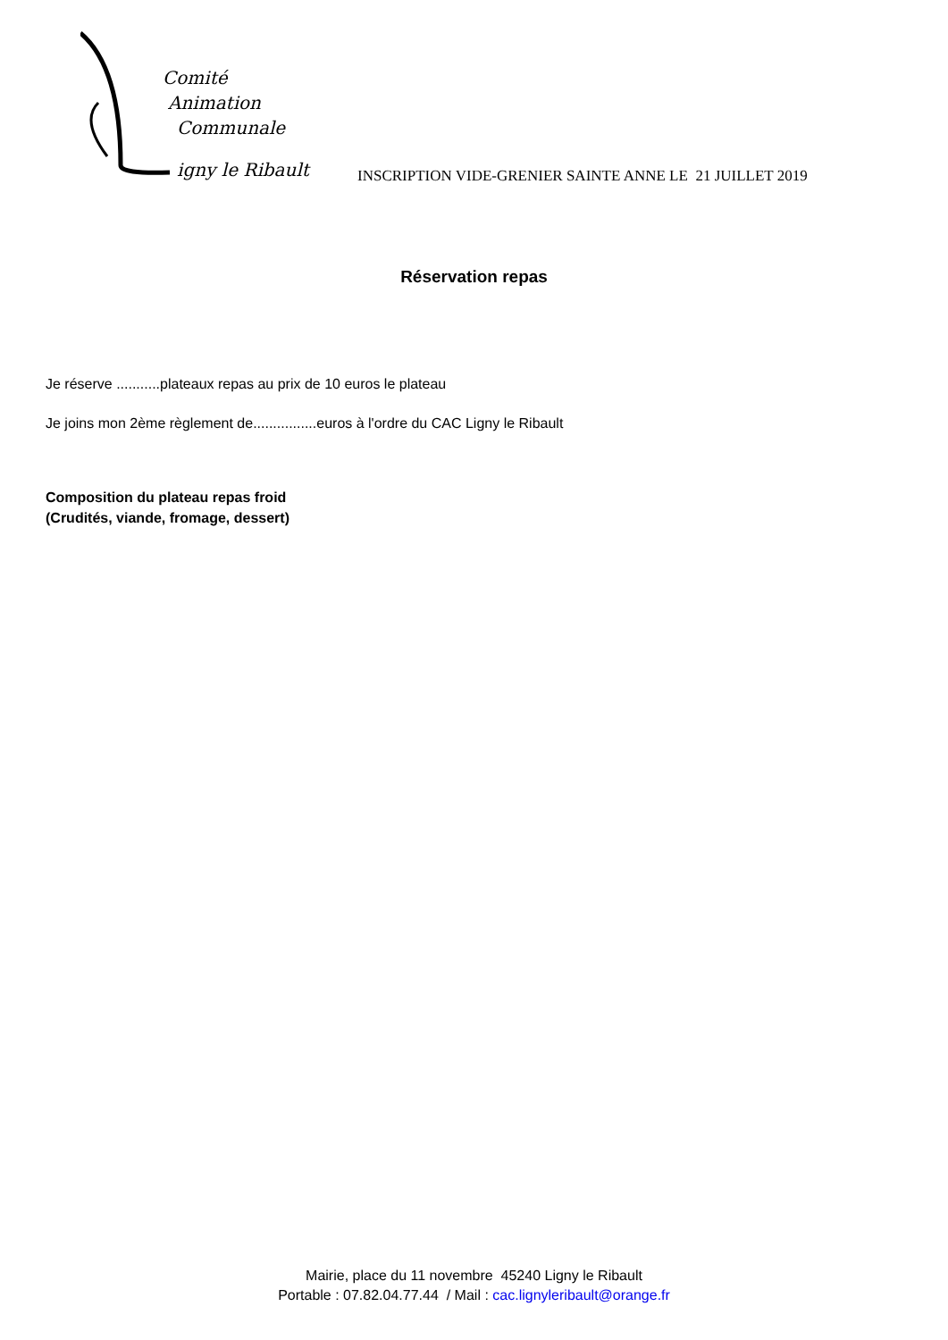Comité
Animation
Communale
igny le Ribault
INSCRIPTION VIDE-GRENIER SAINTE ANNE LE 21 JUILLET 2019
Réservation repas
Je réserve ...........plateaux repas au prix de 10 euros le plateau
Je joins mon 2ème règlement de................euros à l'ordre du CAC Ligny le Ribault
Composition du plateau repas froid
(Crudités, viande, fromage, dessert)
Mairie, place du 11 novembre 45240 Ligny le Ribault
Portable : 07.82.04.77.44 / Mail : cac.lignyleribault@orange.fr